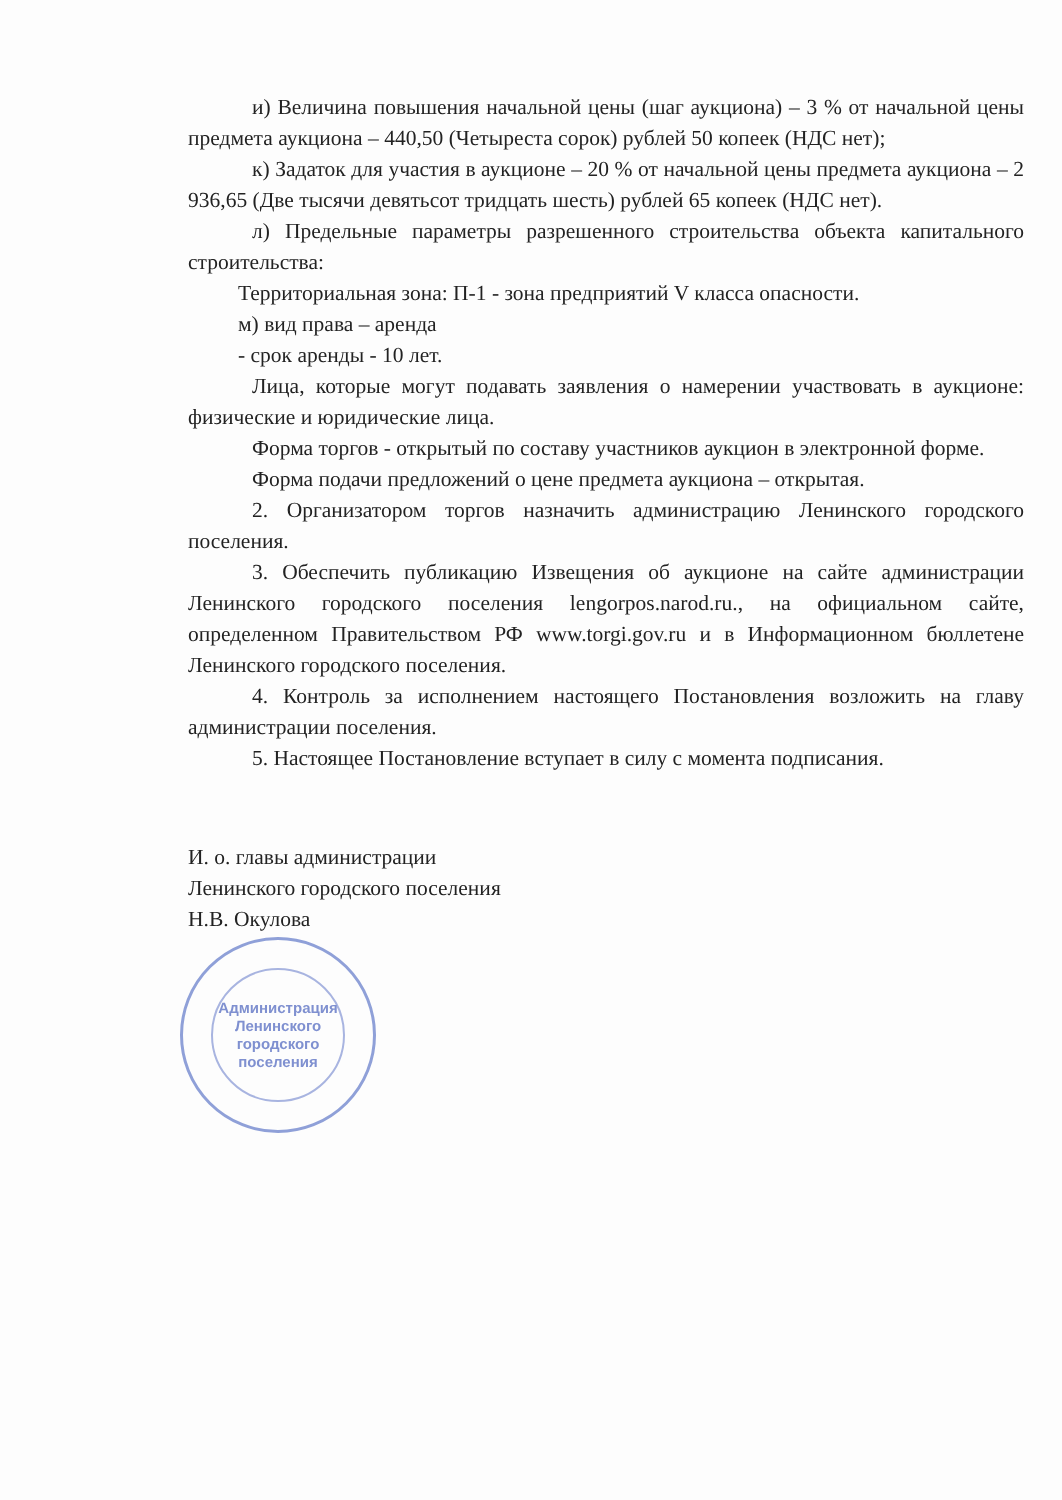и) Величина повышения начальной цены (шаг аукциона) – 3 % от начальной цены предмета аукциона – 440,50 (Четыреста сорок) рублей 50 копеек (НДС нет);
к) Задаток для участия в аукционе – 20 % от начальной цены предмета аукциона – 2 936,65 (Две тысячи девятьсот тридцать шесть) рублей 65 копеек (НДС нет).
л) Предельные параметры разрешенного строительства объекта капитального строительства:
Территориальная зона: П-1 - зона предприятий V класса опасности.
м) вид права – аренда
- срок аренды - 10 лет.
Лица, которые могут подавать заявления о намерении участвовать в аукционе: физические и юридические лица.
Форма торгов - открытый по составу участников аукцион в электронной форме.
Форма подачи предложений о цене предмета аукциона – открытая.
2. Организатором торгов назначить администрацию Ленинского городского поселения.
3. Обеспечить публикацию Извещения об аукционе на сайте администрации Ленинского городского поселения lengorpos.narod.ru., на официальном сайте, определенном Правительством РФ www.torgi.gov.ru и в Информационном бюллетене Ленинского городского поселения.
4. Контроль за исполнением настоящего Постановления возложить на главу администрации поселения.
5. Настоящее Постановление вступает в силу с момента подписания.
И. о. главы администрации
Ленинского городского поселения
Н.В. Окулова
Администрация
Ленинского
городского
поселения